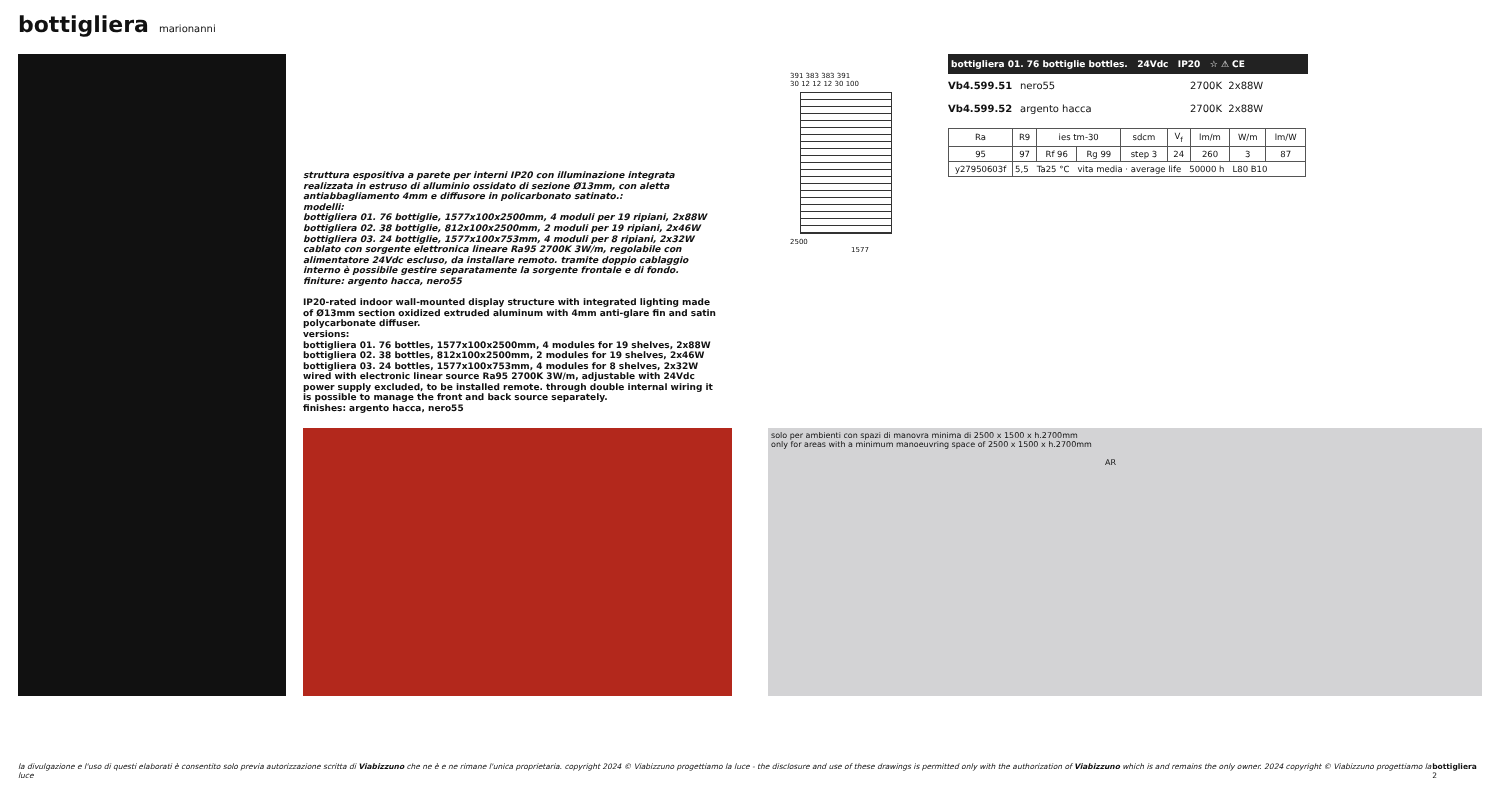bottigliera marionanni
struttura espositiva a parete per interni IP20 con illuminazione integrata realizzata in estruso di alluminio ossidato di sezione Ø13mm, con aletta antiabbagliamento 4mm e diffusore in policarbonato satinato.:
modelli:
bottigliera 01. 76 bottiglie, 1577x100x2500mm, 4 moduli per 19 ripiani, 2x88W
bottigliera 02. 38 bottiglie, 812x100x2500mm, 2 moduli per 19 ripiani, 2x46W
bottigliera 03. 24 bottiglie, 1577x100x753mm, 4 moduli per 8 ripiani, 2x32W
cablato con sorgente elettronica lineare Ra95 2700K 3W/m, regolabile con alimentatore 24Vdc escluso, da installare remoto. tramite doppio cablaggio interno è possibile gestire separatamente la sorgente frontale e di fondo.
finiture: argento hacca, nero55
IP20-rated indoor wall-mounted display structure with integrated lighting made of Ø13mm section oxidized extruded aluminum with 4mm anti-glare fin and satin polycarbonate diffuser.
versions:
bottigliera 01. 76 bottles, 1577x100x2500mm, 4 modules for 19 shelves, 2x88W
bottigliera 02. 38 bottles, 812x100x2500mm, 2 modules for 19 shelves, 2x46W
bottigliera 03. 24 bottles, 1577x100x753mm, 4 modules for 8 shelves, 2x32W
wired with electronic linear source Ra95 2700K 3W/m, adjustable with 24Vdc power supply excluded, to be installed remote. through double internal wiring it is possible to manage the front and back source separately.
finishes: argento hacca, nero55
391 383 383 391
30 12 12 12 30 100
2500
1577
bottigliera 01. 76 bottiglie bottles. 24Vdc IP20 ☆ ⚠ CE
Vb4.599.51 nero55 2700K 2x88W
Vb4.599.52 argento hacca 2700K 2x88W
| Ra | R9 | ies tm-30 | | sdcm | V<sub>f</sub> | lm/m | W/m | lm/W |
| 95 | 97 | Rf 96 | Rg 99 | step 3 | 24 | 260 | 3 | 87 |
| y27950603f | 5,5 Ta25 °C vita media · average life 50000 h L80 B10 | | | | | | | |
solo per ambienti con spazi di manovra minima di 2500 x 1500 x h.2700mm
only for areas with a minimum manoeuvring space of 2500 x 1500 x h.2700mm
AR
la divulgazione e l'uso di questi elaborati è consentito solo previa autorizzazione scritta di Viabizzuno che ne è e ne rimane l'unica proprietaria. copyright 2024 © Viabizzuno progettiamo la luce - the disclosure and use of these drawings is permitted only with the authorization of Viabizzuno which is and remains the only owner. 2024 copyright © Viabizzuno progettiamo la luce bottigliera 2